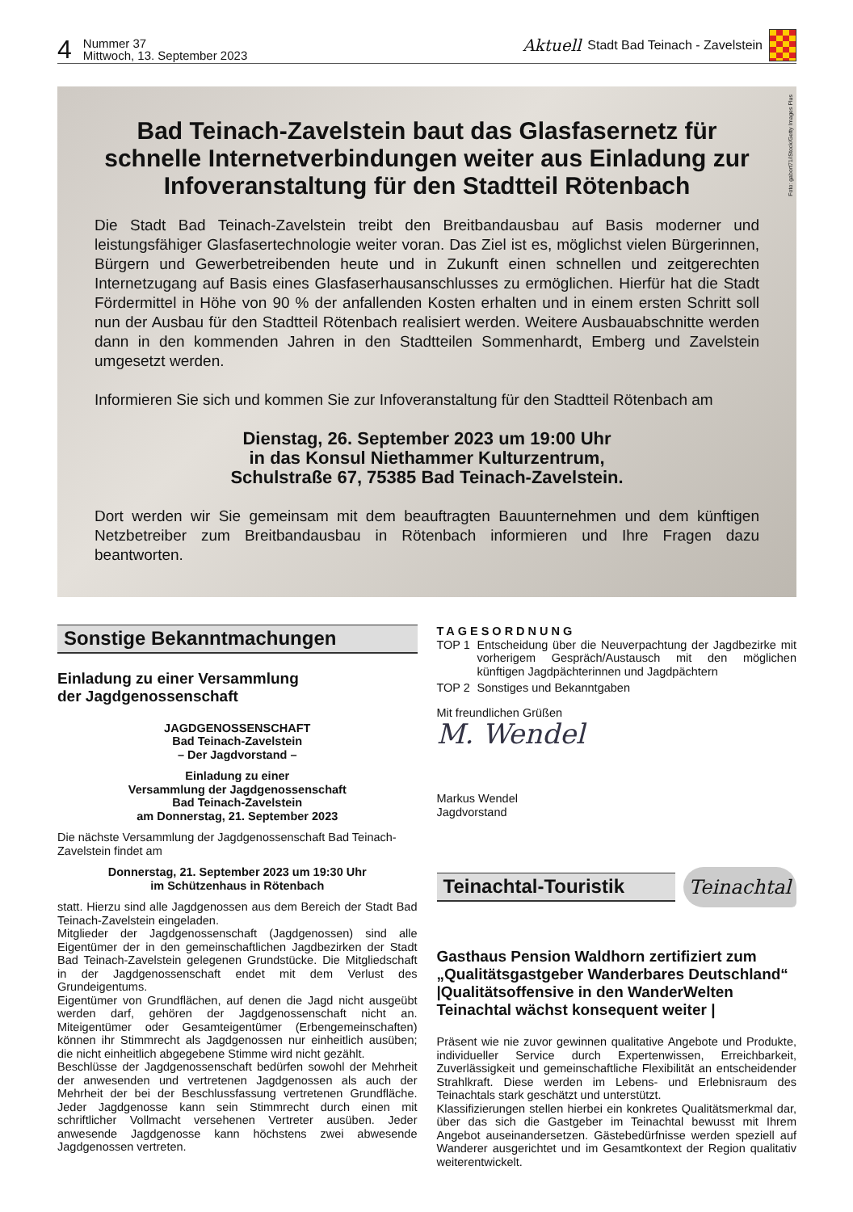4 Nummer 37
Mittwoch, 13. September 2023
Aktuell Stadt Bad Teinach - Zavelstein
Foto: gabort71/iStock/Getty Images Plus
Bad Teinach-Zavelstein baut das Glasfasernetz für schnelle Internetverbindungen weiter aus Einladung zur Infoveranstaltung für den Stadtteil Rötenbach
Die Stadt Bad Teinach-Zavelstein treibt den Breitbandausbau auf Basis moderner und leistungsfähiger Glasfasertechnologie weiter voran. Das Ziel ist es, möglichst vielen Bürgerinnen, Bürgern und Gewerbetreibenden heute und in Zukunft einen schnellen und zeitgerechten Internetzugang auf Basis eines Glasfaserhausanschlusses zu ermöglichen. Hierfür hat die Stadt Fördermittel in Höhe von 90 % der anfallenden Kosten erhalten und in einem ersten Schritt soll nun der Ausbau für den Stadtteil Rötenbach realisiert werden. Weitere Ausbauabschnitte werden dann in den kommenden Jahren in den Stadtteilen Sommenhardt, Emberg und Zavelstein umgesetzt werden.
Informieren Sie sich und kommen Sie zur Infoveranstaltung für den Stadtteil Rötenbach am
Dienstag, 26. September 2023 um 19:00 Uhr
in das Konsul Niethammer Kulturzentrum,
Schulstraße 67, 75385 Bad Teinach-Zavelstein.
Dort werden wir Sie gemeinsam mit dem beauftragten Bauunternehmen und dem künftigen Netzbetreiber zum Breitbandausbau in Rötenbach informieren und Ihre Fragen dazu beantworten.
Sonstige Bekanntmachungen
Einladung zu einer Versammlung
der Jagdgenossenschaft
JAGDGENOSSENSCHAFT
Bad Teinach-Zavelstein
– Der Jagdvorstand –
Einladung zu einer
Versammlung der Jagdgenossenschaft
Bad Teinach-Zavelstein
am Donnerstag, 21. September 2023
Die nächste Versammlung der Jagdgenossenschaft Bad Teinach-Zavelstein findet am
Donnerstag, 21. September 2023 um 19:30 Uhr
im Schützenhaus in Rötenbach
statt. Hierzu sind alle Jagdgenossen aus dem Bereich der Stadt Bad Teinach-Zavelstein eingeladen.
Mitglieder der Jagdgenossenschaft (Jagdgenossen) sind alle Eigentümer der in den gemeinschaftlichen Jagdbezirken der Stadt Bad Teinach-Zavelstein gelegenen Grundstücke. Die Mitgliedschaft in der Jagdgenossenschaft endet mit dem Verlust des Grundeigentums.
Eigentümer von Grundflächen, auf denen die Jagd nicht ausgeübt werden darf, gehören der Jagdgenossenschaft nicht an. Miteigentümer oder Gesamteigentümer (Erbengemeinschaften) können ihr Stimmrecht als Jagdgenossen nur einheitlich ausüben; die nicht einheitlich abgegebene Stimme wird nicht gezählt.
Beschlüsse der Jagdgenossenschaft bedürfen sowohl der Mehrheit der anwesenden und vertretenen Jagdgenossen als auch der Mehrheit der bei der Beschlussfassung vertretenen Grundfläche. Jeder Jagdgenosse kann sein Stimmrecht durch einen mit schriftlicher Vollmacht versehenen Vertreter ausüben. Jeder anwesende Jagdgenosse kann höchstens zwei abwesende Jagdgenossen vertreten.
TAGESORDNUNG
TOP 1 Entscheidung über die Neuverpachtung der Jagdbezirke mit vorherigem Gespräch/Austausch mit den möglichen künftigen Jagdpächterinnen und Jagdpächtern
TOP 2 Sonstiges und Bekanntgaben
Mit freundlichen Grüßen
M. Wendel
Markus Wendel
Jagdvorstand
Teinachtal-Touristik
Teinachtal
Gasthaus Pension Waldhorn zertifiziert zum „Qualitätsgastgeber Wanderbares Deutschland“ |Qualitätsoffensive in den WanderWelten Teinachtal wächst konsequent weiter |
Präsent wie nie zuvor gewinnen qualitative Angebote und Produkte, individueller Service durch Expertenwissen, Erreichbarkeit, Zuverlässigkeit und gemeinschaftliche Flexibilität an entscheidender Strahlkraft. Diese werden im Lebens- und Erlebnisraum des Teinachtals stark geschätzt und unterstützt.
Klassifizierungen stellen hierbei ein konkretes Qualitätsmerkmal dar, über das sich die Gastgeber im Teinachtal bewusst mit Ihrem Angebot auseinandersetzen. Gästebedürfnisse werden speziell auf Wanderer ausgerichtet und im Gesamtkontext der Region qualitativ weiterentwickelt.